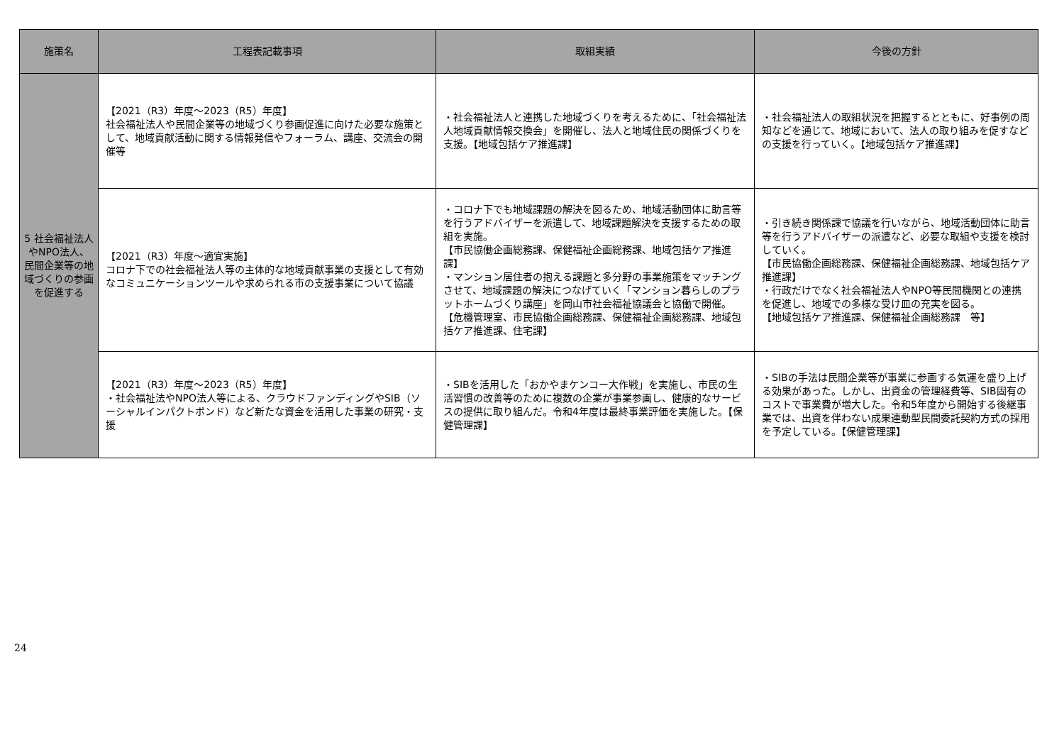| 施策名 | 工程表記載事項 | 取組実績 | 今後の方針 |
| --- | --- | --- | --- |
| 5 社会福祉法人やNPO法人、民間企業等の地域づくりの参画を促進する | 【2021（R3）年度～2023（R5）年度】 社会福祉法人や民間企業等の地域づくり参画促進に向けた必要な施策として、地域貢献活動に関する情報発信やフォーラム、講座、交流会の開催等 | ・社会福祉法人と連携した地域づくりを考えるために、「社会福祉法人地域貢献情報交換会」を開催し、法人と地域住民の関係づくりを支援。【地域包括ケア推進課】 | ・社会福祉法人の取組状況を把握するとともに、好事例の周知などを通じて、地域において、法人の取り組みを促すなどの支援を行っていく。【地域包括ケア推進課】 |
| | 【2021（R3）年度～適宜実施】 コロナ下での社会福祉法人等の主体的な地域貢献事業の支援として有効なコミュニケーションツールや求められる市の支援事業について協議 | ・コロナ下でも地域課題の解決を図るため、地域活動団体に助言等を行うアドバイザーを派遣して、地域課題解決を支援するための取組を実施。 【市民協働企画総務課、保健福祉企画総務課、地域包括ケア推進課】 ・マンション居住者の抱える課題と多分野の事業施策をマッチングさせて、地域課題の解決につなげていく「マンション暮らしのプラットホームづくり講座」を岡山市社会福祉協議会と協働で開催。 【危機管理室、市民協働企画総務課、保健福祉企画総務課、地域包括ケア推進課、住宅課】 | ・引き続き関係課で協議を行いながら、地域活動団体に助言等を行うアドバイザーの派遣など、必要な取組や支援を検討していく。 【市民協働企画総務課、保健福祉企画総務課、地域包括ケア推進課】 ・行政だけでなく社会福祉法人やNPO等民間機関との連携を促進し、地域での多様な受け皿の充実を図る。 【地域包括ケア推進課、保健福祉企画総務課 等】 |
| | 【2021（R3）年度～2023（R5）年度】 ・社会福祉法やNPO法人等による、クラウドファンディングやSIB（ソーシャルインパクトボンド）など新たな資金を活用した事業の研究・支援 | ・SIBを活用した「おかやまケンコー大作戦」を実施し、市民の生活習慣の改善等のために複数の企業が事業参画し、健康的なサービスの提供に取り組んだ。令和4年度は最終事業評価を実施した。【保健管理課】 | ・SIBの手法は民間企業等が事業に参画する気運を盛り上げる効果があった。しかし、出資金の管理経費等、SIB固有のコストで事業費が増大した。令和5年度から開始する後継事業では、出資を伴わない成果連動型民間委託契約方式の採用を予定している。【保健管理課】 |
24